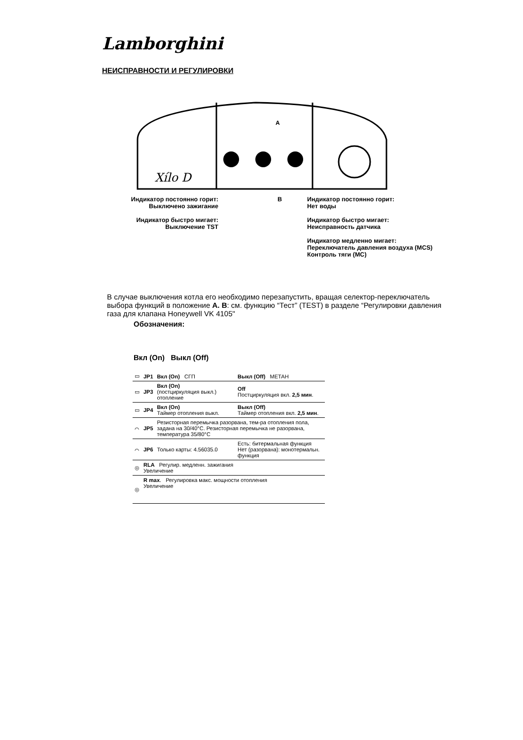Lamborghini
НЕИСПРАВНОСТИ И РЕГУЛИРОВКИ
A
Xílo D
Индикатор постоянно горит:
Выключено зажигание
Индикатор быстро мигает:
Выключение TST
B Индикатор постоянно горит:
Нет воды
Индикатор быстро мигает:
Неисправность датчика
Индикатор медленно мигает:
Переключатель давления воздуха (MCS)
Контроль тяги (MC)
В случае выключения котла его необходимо перезапустить, вращая селектор-переключатель выбора функций в положение A. B: см. функцию “Тест” (TEST) в разделе “Регулировки давления газа для клапана Honeywell VK 4105"
Обозначения:
Вкл (On) Выкл (Off)
| ▭ | JP1 | Вкл (On) СГП | Выкл (Off) МЕТАН |
| ▭ | JP3 | Вкл (On) (постциркуляция выкл.) отопление | Off Постциркуляция вкл. 2,5 мин . |
| ▭ | JP4 | Вкл (On) Таймер отопления выкл. | Выкл (Off) Таймер отопления вкл. 2,5 мин . |
| ⌒ | JP5 | Резисторная перемычка разорвана, тем-ра отопления пола, задана на 30/40°C. Резисторная перемычка не разорвана, температура 35/80°C | |
| ⌒ | JP6 | Только карты: 4.56035.0 | Есть: битермальная функция Нет (разорвана): монотермальн. функция |
| ◎ | RLA Регулир. медленн. зажигания Увеличение | | |
| ◎ | R max . Регулировка макс. мощности отопления Увеличение | | |